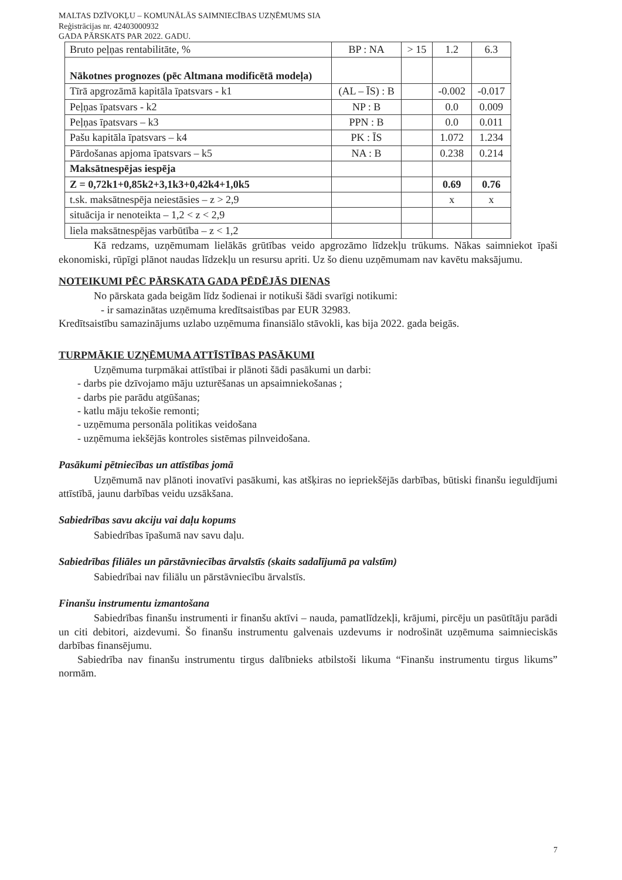MALTAS DZĪVOKĻU – KOMUNĀLĀS SAIMNIECĪBAS UZŅĒMUMS SIA
Reģistrācijas nr. 42403000932
GADA PĀRSKATS PAR 2022. GADU.
| Bruto peļņas rentabilitāte, % | BP : NA | > 15 | 1.2 | 6.3 |
| Nākotnes prognozes (pēc Altmana modificētā modeļa) | | | | |
| Tīrā apgrozāmā kapitāla īpatsvars - k1 | (AL – ĪS) : B | | -0.002 | -0.017 |
| Peļņas īpatsvars - k2 | NP : B | | 0.0 | 0.009 |
| Peļņas īpatsvars – k3 | PPN : B | | 0.0 | 0.011 |
| Pašu kapitāla īpatsvars – k4 | PK : ĪS | | 1.072 | 1.234 |
| Pārdošanas apjoma īpatsvars – k5 | NA : B | | 0.238 | 0.214 |
| Maksātnespējas iespēja | | | | |
| Z = 0,72k1+0,85k2+3,1k3+0,42k4+1,0k5 | | | 0.69 | 0.76 |
| t.sk. maksātnespēja neiestāsies – z > 2,9 | | | x | x |
| situācija ir nenoteikta – 1,2 < z < 2,9 | | | | |
| liela maksātnespējas varbūtība – z < 1,2 | | | | |
Kā redzams, uzņēmumam lielākās grūtības veido apgrozāmo līdzekļu trūkums. Nākas saimniekot īpaši ekonomiski, rūpīgi plānot naudas līdzekļu un resursu apriti. Uz šo dienu uzņēmumam nav kavētu maksājumu.
NOTEIKUMI PĒC PĀRSKATA GADA PĒDĒJĀS DIENAS
No pārskata gada beigām līdz šodienai ir notikuši šādi svarīgi notikumi:
- ir samazinātas uzņēmuma kredītsaistības par EUR 32983.
Kredītsaistību samazinājums uzlabo uzņēmuma finansiālo stāvokli, kas bija 2022. gada beigās.
TURPMĀKIE UZŅĒMUMA ATTĪSTĪBAS PASĀKUMI
Uzņēmuma turpmākai attīstībai ir plānoti šādi pasākumi un darbi:
- darbs pie dzīvojamo māju uzturēšanas un apsaimniekošanas ;
- darbs pie parādu atgūšanas;
- katlu māju tekošie remonti;
- uzņēmuma personāla politikas veidošana
- uzņēmuma iekšējās kontroles sistēmas pilnveidošana.
Pasākumi pētniecības un attīstības jomā
Uzņēmumā nav plānoti inovatīvi pasākumi, kas atšķiras no iepriekšējās darbības, būtiski finanšu ieguldījumi attīstībā, jaunu darbības veidu uzsākšana.
Sabiedrības savu akciju vai daļu kopums
Sabiedrības īpašumā nav savu daļu.
Sabiedrības filiāles un pārstāvniecības ārvalstīs (skaits sadalījumā pa valstīm)
Sabiedrībai nav filiālu un pārstāvniecību ārvalstīs.
Finanšu instrumentu izmantošana
Sabiedrības finanšu instrumenti ir finanšu aktīvi – nauda, pamatlīdzekļi, krājumi, pircēju un pasūtītāju parādi un citi debitori, aizdevumi. Šo finanšu instrumentu galvenais uzdevums ir nodrošināt uzņēmuma saimnieciskās darbības finansējumu.
Sabiedrība nav finanšu instrumentu tirgus dalībnieks atbilstoši likuma “Finanšu instrumentu tirgus likums” normām.
7